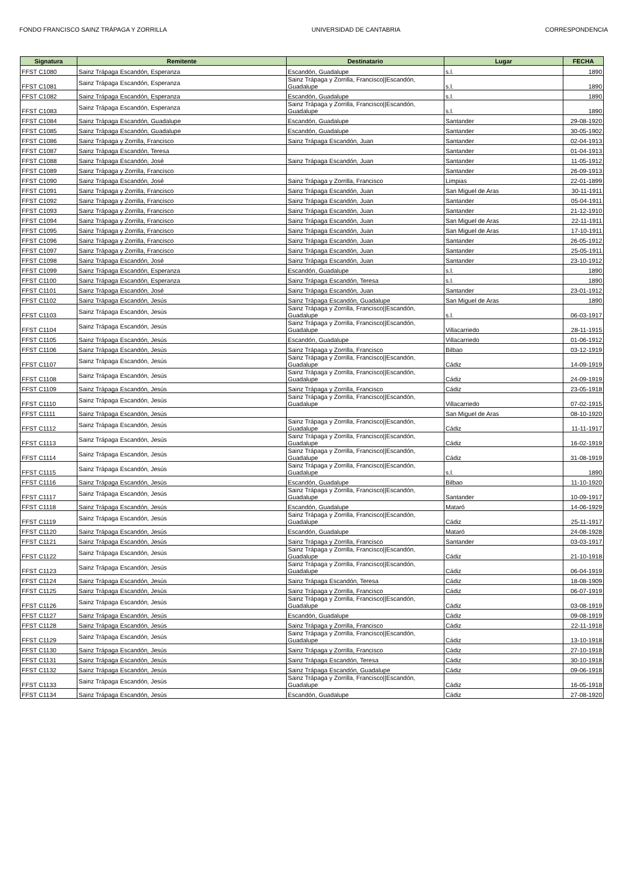FONDO FRANCISCO SAINZ TRÁPAGA Y ZORRILLA UNIVERSIDAD DE CANTABRIA CORRESPONDENCIA
| Signatura | Remitente | Destinatario | Lugar | FECHA |
| --- | --- | --- | --- | --- |
| FFST C1080 | Sainz Trápaga Escandón, Esperanza | Escandón, Guadalupe | s.l. | 1890 |
| FFST C1081 | Sainz Trápaga Escandón, Esperanza | Sainz Trápaga y Zorrilla, Francisco//Escandón, Guadalupe | s.l. | 1890 |
| FFST C1082 | Sainz Trápaga Escandón, Esperanza | Escandón, Guadalupe | s.l. | 1890 |
| FFST C1083 | Sainz Trápaga Escandón, Esperanza | Sainz Trápaga y Zorrilla, Francisco//Escandón, Guadalupe | s.l. | 1890 |
| FFST C1084 | Sainz Trápaga Escandón, Guadalupe | Escandón, Guadalupe | Santander | 29-08-1920 |
| FFST C1085 | Sainz Trápaga Escandón, Guadalupe | Escandón, Guadalupe | Santander | 30-05-1902 |
| FFST C1086 | Sainz Trápaga y Zorrilla, Francisco | Sainz Trápaga Escandón, Juan | Santander | 02-04-1913 |
| FFST C1087 | Sainz Trápaga Escandón, Teresa | | Santander | 01-04-1913 |
| FFST C1088 | Sainz Trápaga Escandón, José | Sainz Trápaga Escandón, Juan | Santander | 11-05-1912 |
| FFST C1089 | Sainz Trápaga y Zorrilla, Francisco | | Santander | 26-09-1913 |
| FFST C1090 | Sainz Trápaga Escandón, José | Sainz Trápaga y Zorrilla, Francisco | Limpias | 22-01-1899 |
| FFST C1091 | Sainz Trápaga y Zorrilla, Francisco | Sainz Trápaga Escandón, Juan | San Miguel de Aras | 30-11-1911 |
| FFST C1092 | Sainz Trápaga y Zorrilla, Francisco | Sainz Trápaga Escandón, Juan | Santander | 05-04-1911 |
| FFST C1093 | Sainz Trápaga y Zorrilla, Francisco | Sainz Trápaga Escandón, Juan | Santander | 21-12-1910 |
| FFST C1094 | Sainz Trápaga y Zorrilla, Francisco | Sainz Trápaga Escandón, Juan | San Miguel de Aras | 22-11-1911 |
| FFST C1095 | Sainz Trápaga y Zorrilla, Francisco | Sainz Trápaga Escandón, Juan | San Miguel de Aras | 17-10-1911 |
| FFST C1096 | Sainz Trápaga y Zorrilla, Francisco | Sainz Trápaga Escandón, Juan | Santander | 26-05-1912 |
| FFST C1097 | Sainz Trápaga y Zorrilla, Francisco | Sainz Trápaga Escandón, Juan | Santander | 25-05-1911 |
| FFST C1098 | Sainz Trápaga Escandón, José | Sainz Trápaga Escandón, Juan | Santander | 23-10-1912 |
| FFST C1099 | Sainz Trápaga Escandón, Esperanza | Escandón, Guadalupe | s.l. | 1890 |
| FFST C1100 | Sainz Trápaga Escandón, Esperanza | Sainz Trápaga Escandón, Teresa | s.l. | 1890 |
| FFST C1101 | Sainz Trápaga Escandón, José | Sainz Trápaga Escandón, Juan | Santander | 23-01-1912 |
| FFST C1102 | Sainz Trápaga Escandón, Jesús | Sainz Trápaga Escandón, Guadalupe | San Miguel de Aras | 1890 |
| FFST C1103 | Sainz Trápaga Escandón, Jesús | Sainz Trápaga y Zorrilla, Francisco//Escandón, Guadalupe | s.l. | 06-03-1917 |
| FFST C1104 | Sainz Trápaga Escandón, Jesús | Sainz Trápaga y Zorrilla, Francisco//Escandón, Guadalupe | Villacarriedo | 28-11-1915 |
| FFST C1105 | Sainz Trápaga Escandón, Jesús | Escandón, Guadalupe | Villacarriedo | 01-06-1912 |
| FFST C1106 | Sainz Trápaga Escandón, Jesús | Sainz Trápaga y Zorrilla, Francisco | Bilbao | 03-12-1919 |
| FFST C1107 | Sainz Trápaga Escandón, Jesús | Sainz Trápaga y Zorrilla, Francisco//Escandón, Guadalupe | Cádiz | 14-09-1919 |
| FFST C1108 | Sainz Trápaga Escandón, Jesús | Sainz Trápaga y Zorrilla, Francisco//Escandón, Guadalupe | Cádiz | 24-09-1919 |
| FFST C1109 | Sainz Trápaga Escandón, Jesús | Sainz Trápaga y Zorrilla, Francisco | Cádiz | 23-05-1918 |
| FFST C1110 | Sainz Trápaga Escandón, Jesús | Sainz Trápaga y Zorrilla, Francisco//Escandón, Guadalupe | Villacarriedo | 07-02-1915 |
| FFST C1111 | Sainz Trápaga Escandón, Jesús | | San Miguel de Aras | 08-10-1920 |
| FFST C1112 | Sainz Trápaga Escandón, Jesús | Sainz Trápaga y Zorrilla, Francisco//Escandón, Guadalupe | Cádiz | 11-11-1917 |
| FFST C1113 | Sainz Trápaga Escandón, Jesús | Sainz Trápaga y Zorrilla, Francisco//Escandón, Guadalupe | Cádiz | 16-02-1919 |
| FFST C1114 | Sainz Trápaga Escandón, Jesús | Sainz Trápaga y Zorrilla, Francisco//Escandón, Guadalupe | Cádiz | 31-08-1919 |
| FFST C1115 | Sainz Trápaga Escandón, Jesús | Sainz Trápaga y Zorrilla, Francisco//Escandón, Guadalupe | s.l. | 1890 |
| FFST C1116 | Sainz Trápaga Escandón, Jesús | Escandón, Guadalupe | Bilbao | 11-10-1920 |
| FFST C1117 | Sainz Trápaga Escandón, Jesús | Sainz Trápaga y Zorrilla, Francisco//Escandón, Guadalupe | Santander | 10-09-1917 |
| FFST C1118 | Sainz Trápaga Escandón, Jesús | Escandón, Guadalupe | Mataró | 14-06-1929 |
| FFST C1119 | Sainz Trápaga Escandón, Jesús | Sainz Trápaga y Zorrilla, Francisco//Escandón, Guadalupe | Cádiz | 25-11-1917 |
| FFST C1120 | Sainz Trápaga Escandón, Jesús | Escandón, Guadalupe | Mataró | 24-08-1928 |
| FFST C1121 | Sainz Trápaga Escandón, Jesús | Sainz Trápaga y Zorrilla, Francisco | Santander | 03-03-1917 |
| FFST C1122 | Sainz Trápaga Escandón, Jesús | Sainz Trápaga y Zorrilla, Francisco//Escandón, Guadalupe | Cádiz | 21-10-1918 |
| FFST C1123 | Sainz Trápaga Escandón, Jesús | Sainz Trápaga y Zorrilla, Francisco//Escandón, Guadalupe | Cádiz | 06-04-1919 |
| FFST C1124 | Sainz Trápaga Escandón, Jesús | Sainz Trápaga Escandón, Teresa | Cádiz | 18-08-1909 |
| FFST C1125 | Sainz Trápaga Escandón, Jesús | Sainz Trápaga y Zorrilla, Francisco | Cádiz | 06-07-1919 |
| FFST C1126 | Sainz Trápaga Escandón, Jesús | Sainz Trápaga y Zorrilla, Francisco//Escandón, Guadalupe | Cádiz | 03-08-1919 |
| FFST C1127 | Sainz Trápaga Escandón, Jesús | Escandón, Guadalupe | Cádiz | 09-08-1919 |
| FFST C1128 | Sainz Trápaga Escandón, Jesús | Sainz Trápaga y Zorrilla, Francisco | Cádiz | 22-11-1918 |
| FFST C1129 | Sainz Trápaga Escandón, Jesús | Sainz Trápaga y Zorrilla, Francisco//Escandón, Guadalupe | Cádiz | 13-10-1918 |
| FFST C1130 | Sainz Trápaga Escandón, Jesús | Sainz Trápaga y Zorrilla, Francisco | Cádiz | 27-10-1918 |
| FFST C1131 | Sainz Trápaga Escandón, Jesús | Sainz Trápaga Escandón, Teresa | Cádiz | 30-10-1918 |
| FFST C1132 | Sainz Trápaga Escandón, Jesús | Sainz Trápaga Escandón, Guadalupe | Cádiz | 09-06-1918 |
| FFST C1133 | Sainz Trápaga Escandón, Jesús | Sainz Trápaga y Zorrilla, Francisco//Escandón, Guadalupe | Cádiz | 16-05-1918 |
| FFST C1134 | Sainz Trápaga Escandón, Jesús | Escandón, Guadalupe | Cádiz | 27-08-1920 |